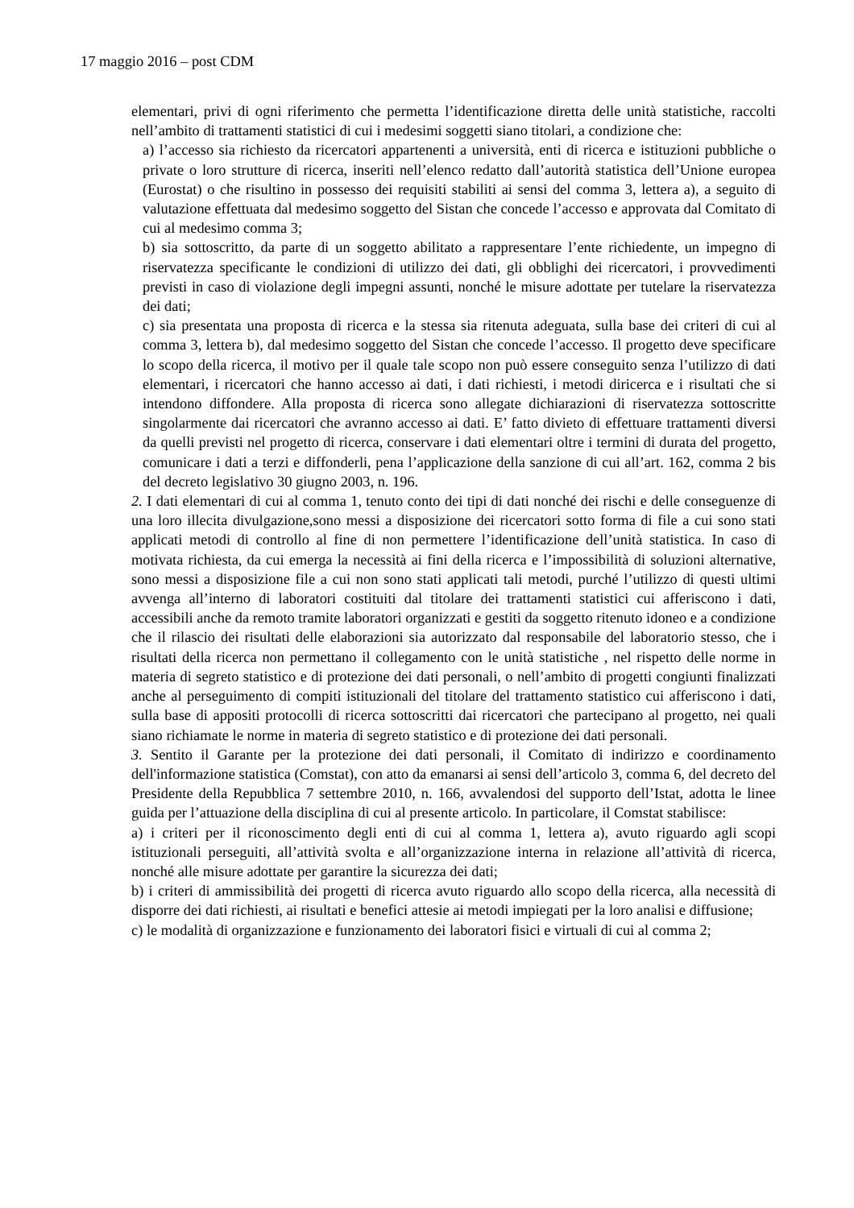17 maggio 2016 – post CDM
elementari, privi di ogni riferimento che permetta l’identificazione diretta delle unità statistiche, raccolti nell’ambito di trattamenti statistici di cui i medesimi soggetti siano titolari, a condizione che:
a) l’accesso sia richiesto da ricercatori appartenenti a università, enti di ricerca e istituzioni pubbliche o private o loro strutture di ricerca, inseriti nell’elenco redatto dall’autorità statistica dell’Unione europea (Eurostat) o che risultino in possesso dei requisiti stabiliti ai sensi del comma 3, lettera a), a seguito di valutazione effettuata dal medesimo soggetto del Sistan che concede l’accesso e approvata dal Comitato di cui al medesimo comma 3;
b) sia sottoscritto, da parte di un soggetto abilitato a rappresentare l’ente richiedente, un impegno di riservatezza specificante le condizioni di utilizzo dei dati, gli obblighi dei ricercatori, i provvedimenti previsti in caso di violazione degli impegni assunti, nonché le misure adottate per tutelare la riservatezza dei dati;
c) sia presentata una proposta di ricerca e la stessa sia ritenuta adeguata, sulla base dei criteri di cui al comma 3, lettera b), dal medesimo soggetto del Sistan che concede l’accesso. Il progetto deve specificare lo scopo della ricerca, il motivo per il quale tale scopo non può essere conseguito senza l’utilizzo di dati elementari, i ricercatori che hanno accesso ai dati, i dati richiesti, i metodi diricerca e i risultati che si intendono diffondere. Alla proposta di ricerca sono allegate dichiarazioni di riservatezza sottoscritte singolarmente dai ricercatori che avranno accesso ai dati. E’ fatto divieto di effettuare trattamenti diversi da quelli previsti nel progetto di ricerca, conservare i dati elementari oltre i termini di durata del progetto, comunicare i dati a terzi e diffonderli, pena l’applicazione della sanzione di cui all’art. 162, comma 2 bis del decreto legislativo 30 giugno 2003, n. 196.
2. I dati elementari di cui al comma 1, tenuto conto dei tipi di dati nonché dei rischi e delle conseguenze di una loro illecita divulgazione,sono messi a disposizione dei ricercatori sotto forma di file a cui sono stati applicati metodi di controllo al fine di non permettere l’identificazione dell’unità statistica. In caso di motivata richiesta, da cui emerga la necessità ai fini della ricerca e l’impossibilità di soluzioni alternative, sono messi a disposizione file a cui non sono stati applicati tali metodi, purché l’utilizzo di questi ultimi avvenga all’interno di laboratori costituiti dal titolare dei trattamenti statistici cui afferiscono i dati, accessibili anche da remoto tramite laboratori organizzati e gestiti da soggetto ritenuto idoneo e a condizione che il rilascio dei risultati delle elaborazioni sia autorizzato dal responsabile del laboratorio stesso, che i risultati della ricerca non permettano il collegamento con le unità statistiche , nel rispetto delle norme in materia di segreto statistico e di protezione dei dati personali, o nell’ambito di progetti congiunti finalizzati anche al perseguimento di compiti istituzionali del titolare del trattamento statistico cui afferiscono i dati, sulla base di appositi protocolli di ricerca sottoscritti dai ricercatori che partecipano al progetto, nei quali siano richiamate le norme in materia di segreto statistico e di protezione dei dati personali.
3. Sentito il Garante per la protezione dei dati personali, il Comitato di indirizzo e coordinamento dell'informazione statistica (Comstat), con atto da emanarsi ai sensi dell’articolo 3, comma 6, del decreto del Presidente della Repubblica 7 settembre 2010, n. 166, avvalendosi del supporto dell’Istat, adotta le linee guida per l’attuazione della disciplina di cui al presente articolo. In particolare, il Comstat stabilisce:
a) i criteri per il riconoscimento degli enti di cui al comma 1, lettera a), avuto riguardo agli scopi istituzionali perseguiti, all’attività svolta e all’organizzazione interna in relazione all’attività di ricerca, nonché alle misure adottate per garantire la sicurezza dei dati;
b) i criteri di ammissibilità dei progetti di ricerca avuto riguardo allo scopo della ricerca, alla necessità di disporre dei dati richiesti, ai risultati e benefici attesie ai metodi impiegati per la loro analisi e diffusione;
c) le modalità di organizzazione e funzionamento dei laboratori fisici e virtuali di cui al comma 2;